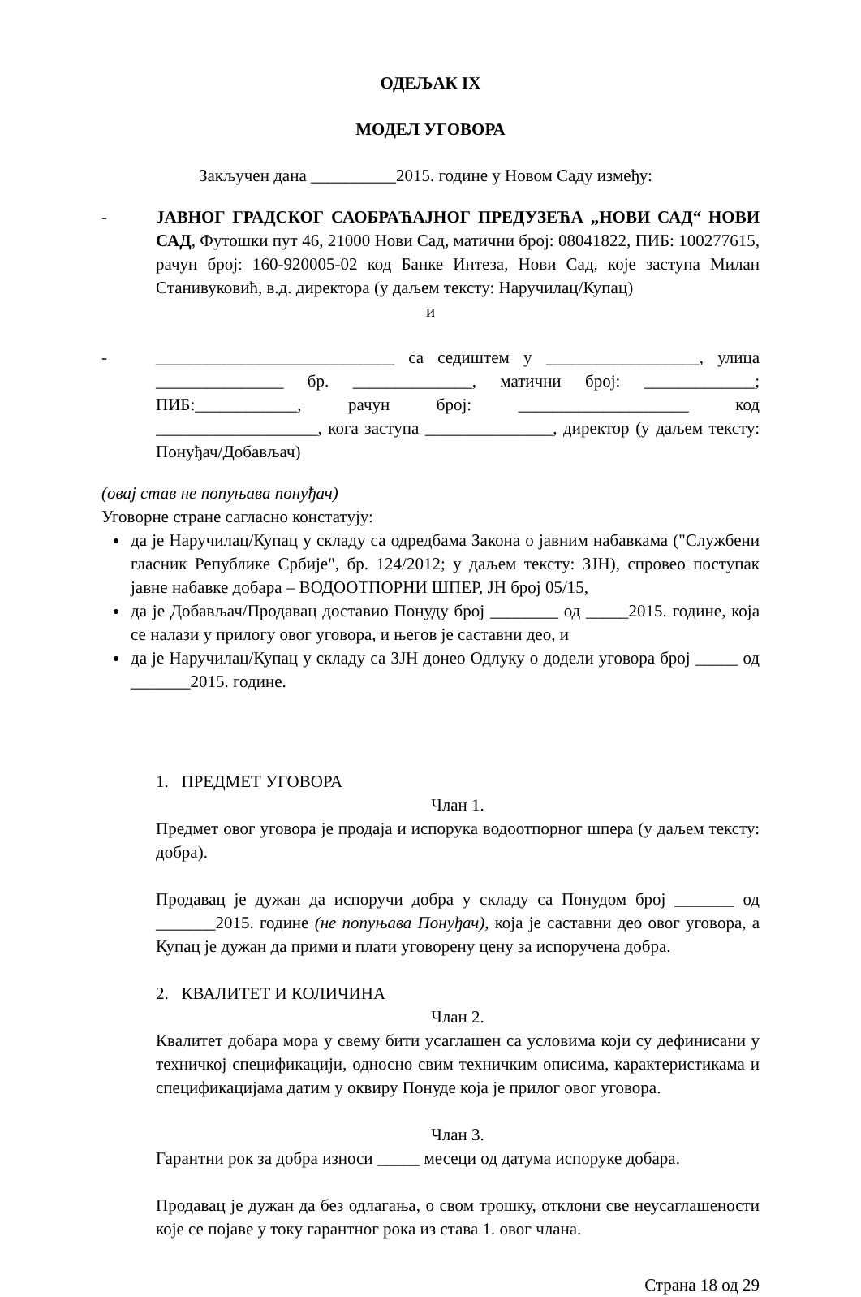ОДЕЉАК IX
МОДЕЛ УГОВОРА
Закључен дана __________2015. године у Новом Саду између:
- ЈАВНОГ ГРАДСКОГ САОБРАЋАЈНОГ ПРЕДУЗЕЋА „НОВИ САД“ НОВИ САД, Футошки пут 46, 21000 Нови Сад, матични број: 08041822, ПИБ: 100277615, рачун број: 160-920005-02 код Банке Интеза, Нови Сад, које заступа Милан Станивуковић, в.д. директора (у даљем тексту: Наручилац/Купац)
и
- ____________________________ са седиштем у __________________, улица _______________ бр. ______________, матични број: _____________; ПИБ:____________, рачун број: ____________________ код ___________________, кога заступа _______________, директор (у даљем тексту: Понуђач/Добављач)
(овај став не попуњава понуђач)
Уговорне стране сагласно констатују:
да је Наручилац/Купац у складу са одредбама Закона о јавним набавкама ("Службени гласник Републике Србије", бр. 124/2012; у даљем тексту: ЗЈН), спровео поступак јавне набавке добара – ВОДООТПОРНИ ШПЕР, ЈН број 05/15,
да је Добављач/Продавац доставио Понуду број ________ од _____2015. године, која се налази у прилогу овог уговора, и његов је саставни део, и
да је Наручилац/Купац у складу са ЗЈН донео Одлуку о додели уговора број _____ од _______2015. године.
1. ПРЕДМЕТ УГОВОРА
Члан 1.
Предмет овог уговора је продаја и испорука водоотпорног шпера (у даљем тексту: добра).
Продавац је дужан да испоручи добра у складу са Понудом број _______ од _______2015. године (не попуњава Понуђач), која је саставни део овог уговора, а Купац је дужан да прими и плати уговорену цену за испоручена добра.
2. КВАЛИТЕТ И КОЛИЧИНА
Члан 2.
Квалитет добара мора у свему бити усаглашен са условима који су дефинисани у техничкој спецификацији, односно свим техничким описима, карактеристикама и спецификацијама датим у оквиру Понуде која је прилог овог уговора.
Члан 3.
Гарантни рок за добра износи _____ месеци од датума испоруке добара.
Продавац је дужан да без одлагања, о свом трошку, отклони све неусаглашености које се појаве у току гарантног рока из става 1. овог члана.
Страна 18 од 29